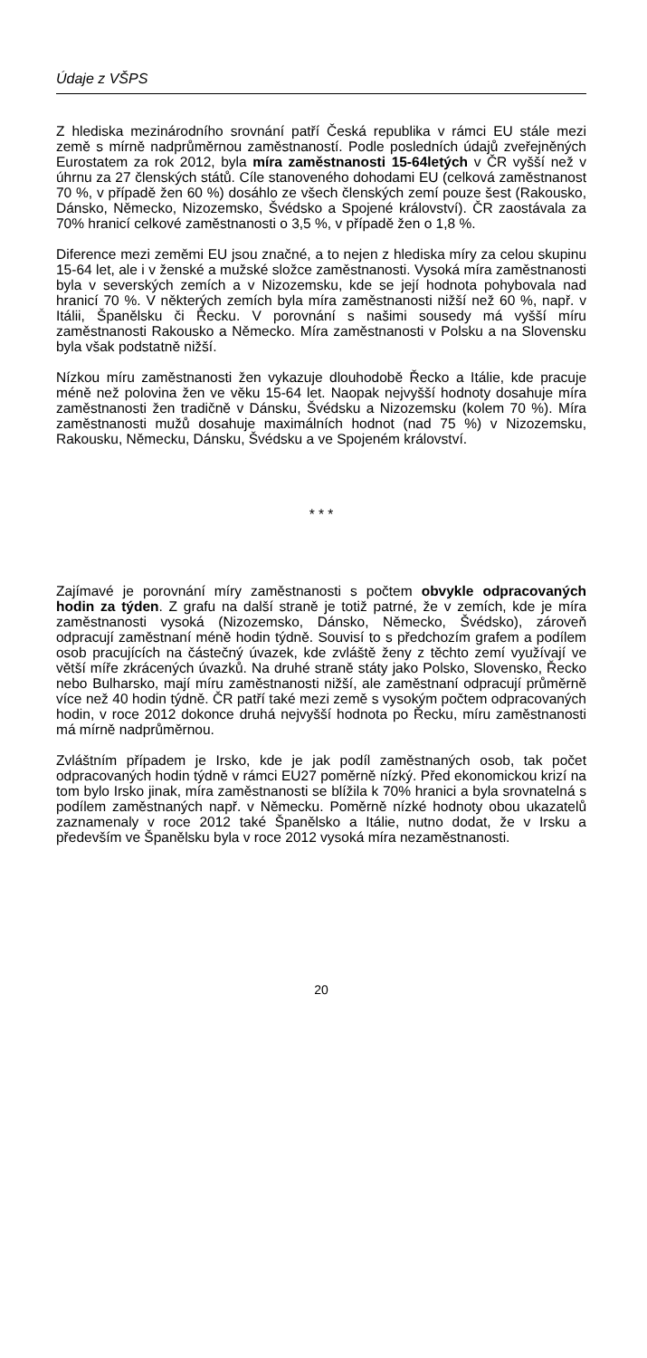Údaje z VŠPS
Z hlediska mezinárodního srovnání patří Česká republika v rámci EU stále mezi země s mírně nadprůměrnou zaměstnaností. Podle posledních údajů zveřejněných Eurostatem za rok 2012, byla míra zaměstnanosti 15-64letých v ČR vyšší než v úhrnu za 27 členských států. Cíle stanoveného dohodami EU (celková zaměstnanost 70 %, v případě žen 60 %) dosáhlo ze všech členských zemí pouze šest (Rakousko, Dánsko, Německo, Nizozemsko, Švédsko a Spojené království). ČR zaostávala za 70% hranicí celkové zaměstnanosti o 3,5 %, v případě žen o 1,8 %.
Diference mezi zeměmi EU jsou značné, a to nejen z hlediska míry za celou skupinu 15-64 let, ale i v ženské a mužské složce zaměstnanosti. Vysoká míra zaměstnanosti byla v severských zemích a v Nizozemsku, kde se její hodnota pohybovala nad hranicí 70 %. V některých zemích byla míra zaměstnanosti nižší než 60 %, např. v Itálii, Španělsku či Řecku. V porovnání s našimi sousedy má vyšší míru zaměstnanosti Rakousko a Německo. Míra zaměstnanosti v Polsku a na Slovensku byla však podstatně nižší.
Nízkou míru zaměstnanosti žen vykazuje dlouhodobě Řecko a Itálie, kde pracuje méně než polovina žen ve věku 15-64 let. Naopak nejvyšší hodnoty dosahuje míra zaměstnanosti žen tradičně v Dánsku, Švédsku a Nizozemsku (kolem 70 %). Míra zaměstnanosti mužů dosahuje maximálních hodnot (nad 75 %) v Nizozemsku, Rakousku, Německu, Dánsku, Švédsku a ve Spojeném království.
* * *
Zajímavé je porovnání míry zaměstnanosti s počtem obvykle odpracovaných hodin za týden. Z grafu na další straně je totiž patrné, že v zemích, kde je míra zaměstnanosti vysoká (Nizozemsko, Dánsko, Německo, Švédsko), zároveň odpracují zaměstnaní méně hodin týdně. Souvisí to s předchozím grafem a podílem osob pracujících na částečný úvazek, kde zvláště ženy z těchto zemí využívají ve větší míře zkrácených úvazků. Na druhé straně státy jako Polsko, Slovensko, Řecko nebo Bulharsko, mají míru zaměstnanosti nižší, ale zaměstnaní odpracují průměrně více než 40 hodin týdně. ČR patří také mezi země s vysokým počtem odpracovaných hodin, v roce 2012 dokonce druhá nejvyšší hodnota po Řecku, míru zaměstnanosti má mírně nadprůměrnou.
Zvláštním případem je Irsko, kde je jak podíl zaměstnaných osob, tak počet odpracovaných hodin týdně v rámci EU27 poměrně nízký. Před ekonomickou krizí na tom bylo Irsko jinak, míra zaměstnanosti se blížila k 70% hranici a byla srovnatelná s podílem zaměstnaných např. v Německu. Poměrně nízké hodnoty obou ukazatelů zaznamenaly v roce 2012 také Španělsko a Itálie, nutno dodat, že v Irsku a především ve Španělsku byla v roce 2012 vysoká míra nezaměstnanosti.
20